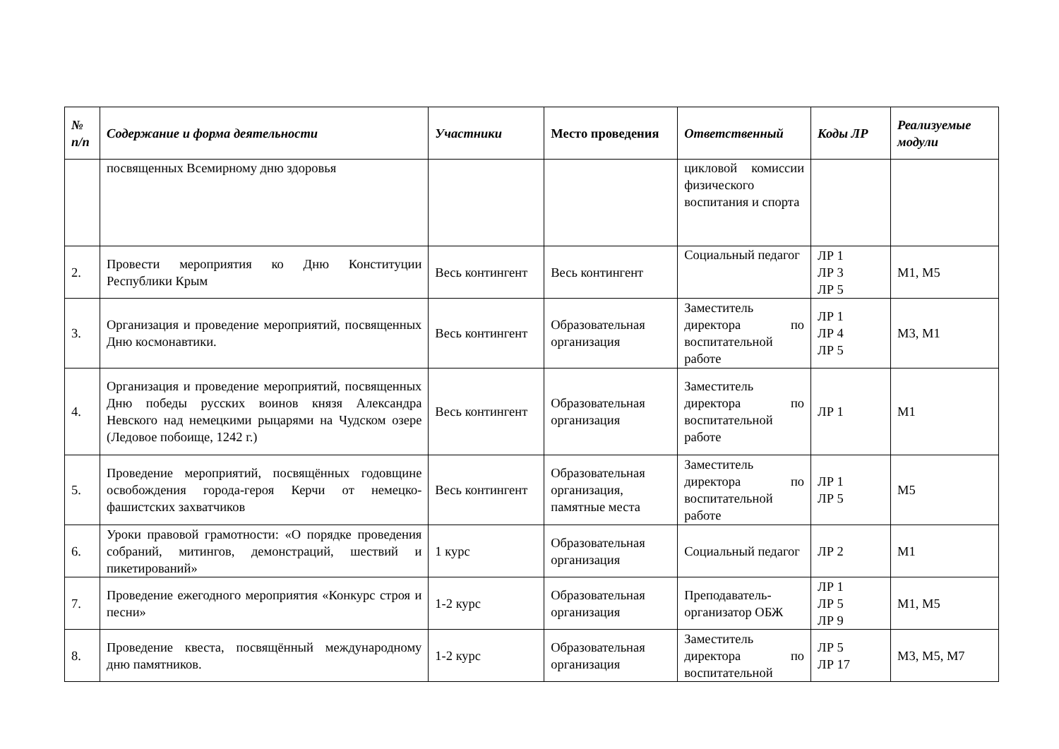| № п/п | Содержание и форма деятельности | Участники | Место проведения | Ответственный | Коды ЛР | Реализуемые модули |
| --- | --- | --- | --- | --- | --- | --- |
| | посвященных Всемирному дню здоровья | | | цикловой комиссии физического воспитания и спорта | | |
| 2. | Провести мероприятия ко Дню Конституции Республики Крым | Весь контингент | Весь контингент | Социальный педагог | ЛР 1 ЛР 3 ЛР 5 | М1, М5 |
| 3. | Организация и проведение мероприятий, посвященных Дню космонавтики. | Весь контингент | Образовательная организация | Заместитель директора по воспитательной работе | ЛР 1 ЛР 4 ЛР 5 | М3, М1 |
| 4. | Организация и проведение мероприятий, посвященных Дню победы русских воинов князя Александра Невского над немецкими рыцарями на Чудском озере (Ледовое побоище, 1242 г.) | Весь контингент | Образовательная организация | Заместитель директора по воспитательной работе | ЛР 1 | М1 |
| 5. | Проведение мероприятий, посвящённых годовщине освобождения города-героя Керчи от немецко-фашистских захватчиков | Весь контингент | Образовательная организация, памятные места | Заместитель директора по воспитательной работе | ЛР 1 ЛР 5 | М5 |
| 6. | Уроки правовой грамотности: «О порядке проведения собраний, митингов, демонстраций, шествий и пикетирований» | 1 курс | Образовательная организация | Социальный педагог | ЛР 2 | М1 |
| 7. | Проведение ежегодного мероприятия «Конкурс строя и песни» | 1-2 курс | Образовательная организация | Преподаватель-организатор ОБЖ | ЛР 1 ЛР 5 ЛР 9 | М1, М5 |
| 8. | Проведение квеста, посвящённый международному дню памятников. | 1-2 курс | Образовательная организация | Заместитель директора по воспитательной | ЛР 5 ЛР 17 | М3, М5, М7 |